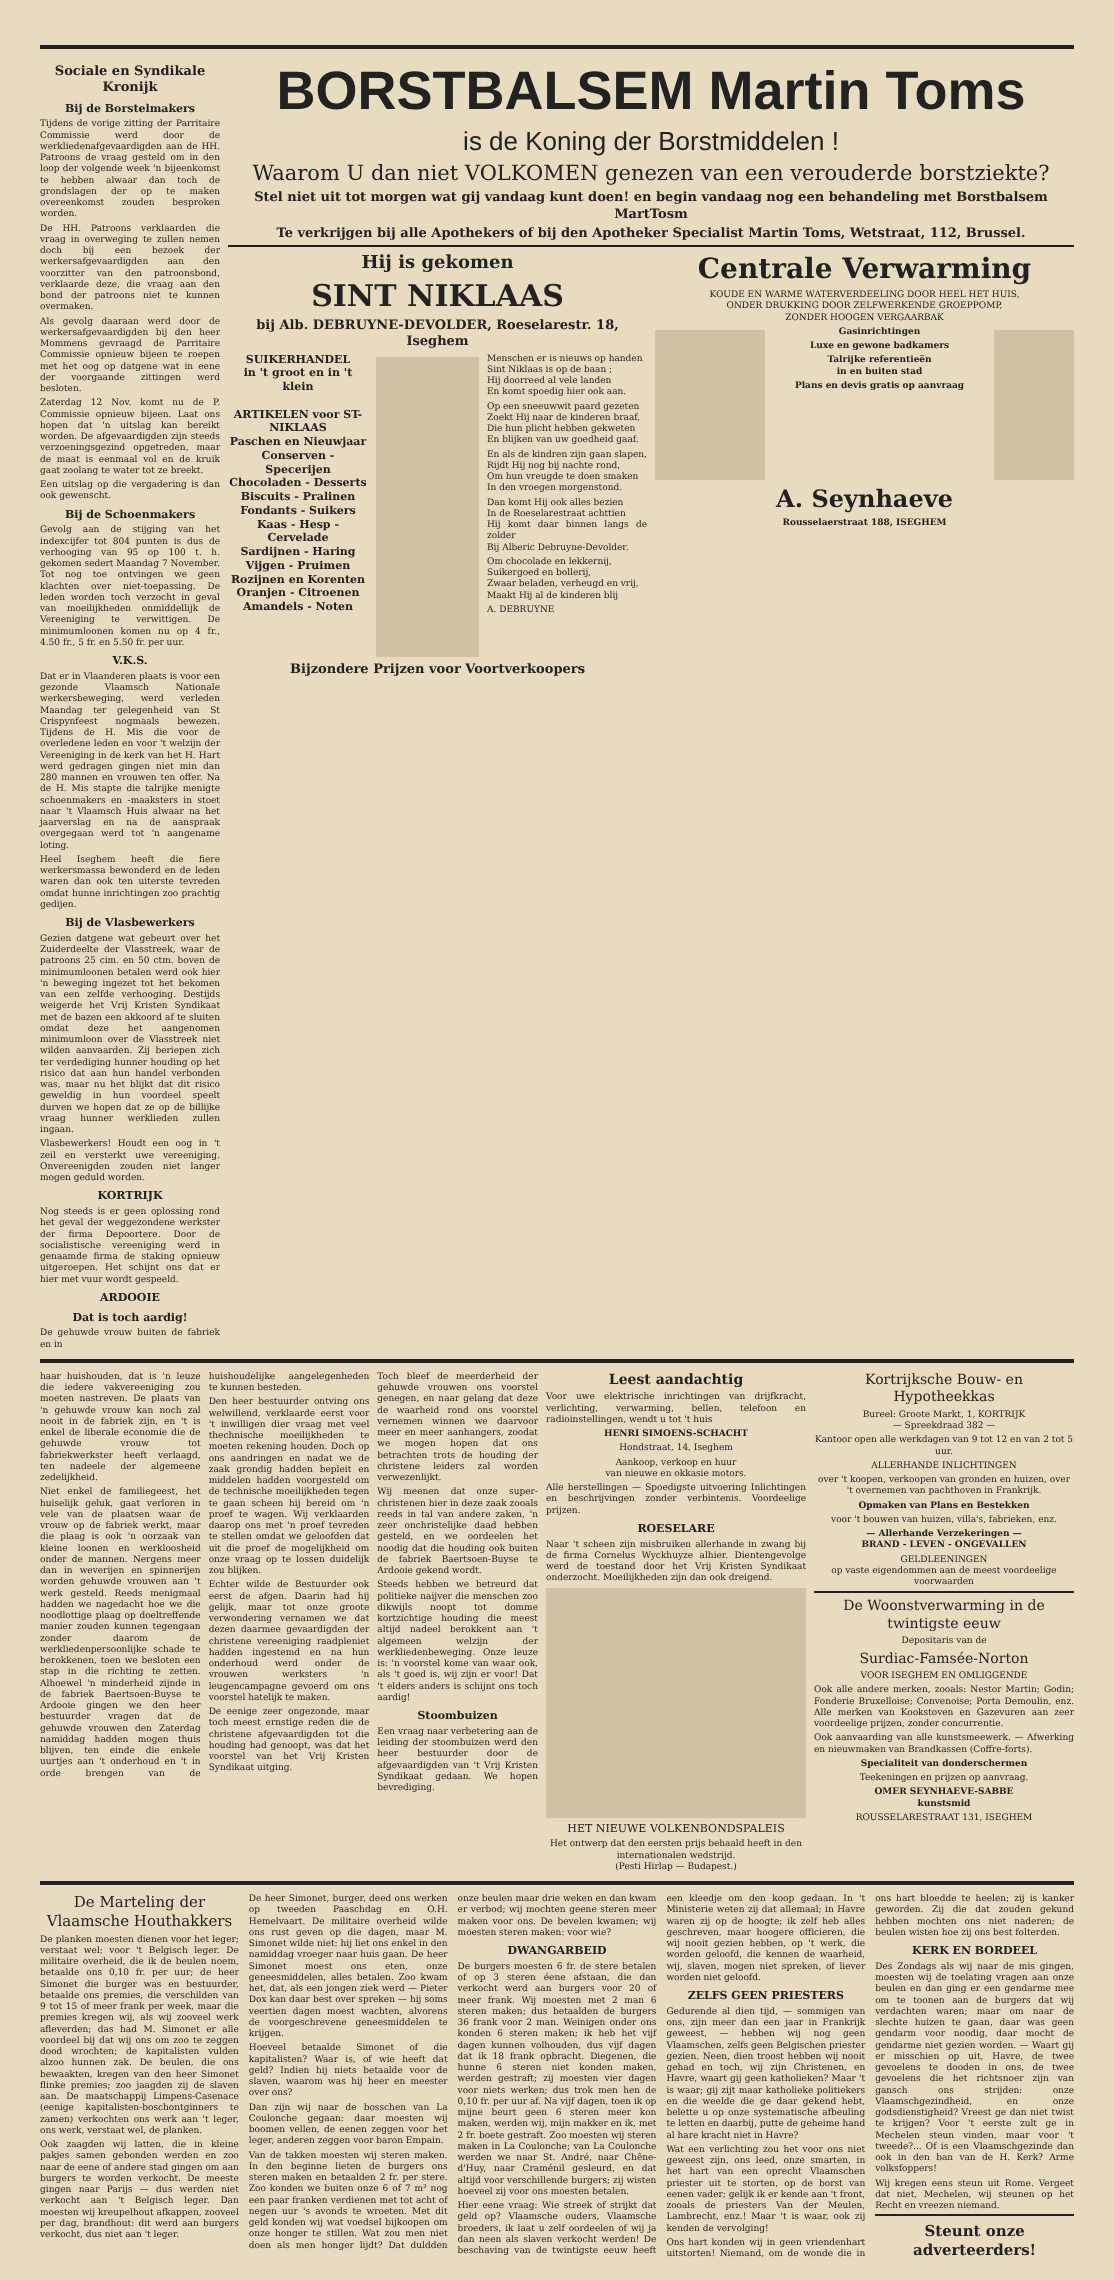Sociale en Syndikale Kronijk
Bij de Borstelmakers
Tijdens de vorige zitting der Parritaire Commissie werd door de werkliedenafgevaardigden aan de HH. Patroons de vraag gesteld om in den loop der volgende week 'n bijeenkomst te hebben alwaar dan toch de grondslagen der op te maken overeenkomst zouden besproken worden.
De HH. Patroons verklaarden die vraag in overweging te zullen nemen doch bij een bezoek der werkersafgevaardigden aan den voorzitter van den patroonsbond, verklaarde deze, die vraag aan den bond der patroons niet te kunnen overmaken.
Als gevolg daaraan werd door de werkersafgevaardigden bij den heer Mommens gevraagd de Parritaire Commissie opnieuw bijeen te roepen met het oog op datgene wat in eene der voorgaande zittingen werd besloten.
Zaterdag 12 Nov. komt nu de P. Commissie opnieuw bijeen. Laat ons hopen dat 'n uitslag kan bereikt worden. De afgevaardigden zijn steeds verzoeningsgezind opgetreden, maar de maat is eenmaal vol en de kruik gaat zoolang te water tot ze breekt.
Een uitslag op die vergadering is dan ook gewenscht.
Bij de Schoenmakers
Gevolg aan de stijging van het indexcijfer tot 804 punten is dus de verhooging van 95 op 100 t. h. gekomen sedert Maandag 7 November. Tot nog toe ontvingen we geen klachten over niet-toepassing. De leden worden toch verzocht in geval van moeilijkheden onmiddellijk de Vereeniging te verwittigen. De minimumloonen komen nu op 4 fr., 4.50 fr., 5 fr. en 5.50 fr. per uur.
V.K.S.
Dat er in Vlaanderen plaats is voor een gezonde Vlaamsch Nationale werkersbeweging, werd verleden Maandag ter gelegenheid van St Crispynfeest nogmaals bewezen. Tijdens de H. Mis die voor de overledene leden en voor 't welzijn der Vereeniging in de kerk van het H. Hart werd gedragen gingen niet min dan 280 mannen en vrouwen ten offer. Na de H. Mis stapte die talrijke menigte schoenmakers en -maaksters in stoet naar 't Vlaamsch Huis alwaar na het jaarverslag en na de aanspraak overgegaan werd tot 'n aangename loting.
Heel Iseghem heeft die fiere werkersmassa bewonderd en de leden waren dan ook ten uiterste tevreden omdat hunne inrichtingen zoo prachtig gedijen.
Bij de Vlasbewerkers
Gezien datgene wat gebeurt over het Zuiderdeelte der Vlasstreek, waar de patroons 25 cim. en 50 ctm. boven de minimumloonen betalen werd ook hier 'n beweging ingezet tot het bekomen van een zelfde verhooging. Destijds weigerde het Vrij Kristen Syndikaat met de bazen een akkoord af te sluiten omdat deze het aangenomen minimumloon over de Vlasstreek niet wilden aanvaarden. Zij beriepen zich ter verdediging hunner houding op het risico dat aan hun handel verbonden was, maar nu het blijkt dat dit risico geweldig in hun voordeel speelt durven we hopen dat ze op de billijke vraag hunner werklieden zullen ingaan.
Vlasbewerkers! Houdt een oog in 't zeil en versterkt uwe vereeniging. Onvereenigden zouden niet langer mogen geduld worden.
KORTRIJK
Nog steeds is er geen oplossing rond het geval der weggezondene werkster der firma Depoortere. Door de socialistische vereeniging werd in genaamde firma de staking opnieuw uitgeroepen. Het schijnt ons dat er hier met vuur wordt gespeeld.
ARDOOIE
Dat is toch aardig!
De gehuwde vrouw buiten de fabriek en in
BORSTBALSEM Martin Toms
is de Koning der Borstmiddelen !
Waarom U dan niet VOLKOMEN genezen van een verouderde borstziekte?
Stel niet uit tot morgen wat gij vandaag kunt doen! en begin vandaag nog een behandeling met Borstbalsem MartTosm
Te verkrijgen bij alle Apothekers of bij den Apotheker Specialist Martin Toms, Wetstraat, 112, Brussel.
Hij is gekomen
SINT NIKLAAS
bij Alb. DEBRUYNE-DEVOLDER, Roeselarestr. 18, Iseghem
SUIKERHANDEL
in 't groot en in 't klein
ARTIKELEN voor ST-NIKLAAS
Paschen en Nieuwjaar
Conserven - Specerijen
Chocoladen - Desserts
Biscuits - Pralinen
Fondants - Suikers
Kaas - Hesp - Cervelade
Sardijnen - Haring
Vijgen - Pruimen
Rozijnen en Korenten
Oranjen - Citroenen
Amandels - Noten
Menschen er is nieuws op handen
Sint Niklaas is op de baan ;
Hij doorreed al vele landen
En komt spoedig hier ook aan.
Op een sneeuwwit paard gezeten
Zoekt Hij naar de kinderen braaf,
Die hun plicht hebben gekweten
En blijken van uw goedheid gaaf.
En als de kindren zijn gaan slapen,
Rijdt Hij nog bij nachte rond,
Om hun vreugde te doen smaken
In den vroegen morgenstond.
Dan komt Hij ook alles bezien
In de Roeselarestraat achttien
Hij komt daar binnen langs de zolder
Bij Alberic Debruyne-Devolder.
Om chocolade en lekkernij,
Suikergoed en bollerij,
Zwaar beladen, verheugd en vrij,
Maakt Hij al de kinderen blij
A. DEBRUYNE
Bijzondere Prijzen voor Voortverkoopers
Centrale Verwarming
KOUDE EN WARME WATERVERDEELING DOOR HEEL HET HUIS,
ONDER DRUKKING DOOR ZELFWERKENDE GROEPPOMP,
ZONDER HOOGEN VERGAARBAK
Gasinrichtingen
Luxe en gewone badkamers
Talrijke referentieën
in en buiten stad
Plans en devis gratis op aanvraag
A. Seynhaeve
Rousselaerstraat 188, ISEGHEM
haar huishouden, dat is 'n leuze die iedere vakvereeniging zou moeten nastreven. De plaats van 'n gehuwde vrouw kan noch zal nooit in de fabriek zijn, en 't is enkel de liberale economie die de gehuwde vrouw tot fabriekwerkster heeft verlaagd, ten nadeele der algemeene zedelijkheid.
Niet enkel de familiegeest, het huiselijk geluk, gaat verloren in vele van de plaatsen waar de vrouw op de fabriek werkt, maar die plaag is ook 'n oorzaak van kleine loonen en werkloosheid onder de mannen. Nergens meer dan in weverijen en spinnerijen worden gehuwde vrouwen aan 't werk gesteld. Reeds menigmaal hadden we nagedacht hoe we die noodlottige plaag op doeltreffende manier zouden kunnen tegengaan zonder daarom de werkliedenpersoonlijke schade te berokkenen, toen we besloten een stap in die richting te zetten. Alhoewel 'n minderheid zijnde in de fabriek Baertsoen-Buyse te Ardooie gingen we den heer bestuurder vragen dat de gehuwde vrouwen den Zaterdag namiddag hadden mogen thuis blijven, ten einde die enkele uurtjes aan 't onderhoud en 't in orde brengen van de huishoudelijke aangelegenheden te kunnen besteden.
Den heer bestuurder ontving ons welwillend, verklaarde eerst voor 't inwilligen dier vraag met veel thechnische moeilijkheden te moeten rekening houden. Doch op ons aandringen en nadat we de zaak grondig hadden bepleit en middelen hadden voorgesteld om de technische moeilijkheden tegen te gaan scheen hij bereid om 'n proef te wagen. Wij verklaarden daarop ons met 'n proef tevreden te stellen omdat we geloofden dat uit die proef de mogelijkheid om onze vraag op te lossen duidelijk zou blijken.
Echter wilde de Bestuurder ook eerst de afgen. Daarin had hij gelijk, maar tot onze groote verwondering vernamen we dat dezen daarmee gevaardigden der christene vereeniging raadpleniet hadden ingestemd en na hun onderhoud werd onder de vrouwen werksters 'n leugencampagne gevoerd om ons voorstel hatelijk te maken.
De eenige zeer ongezonde, maar toch meest ernstige reden die de christene afgevaardigden tot die houding had genoopt, was dat het voorstel van het Vrij Kristen Syndikaat uitging.
Toch bleef de meerderheid der gehuwde vrouwen ons voorstel genegen, en naar gelang dat deze de waarheid rond ons voorstel vernemen winnen we daarvoor meer en meer aanhangers, zoodat we mogen hopen dat ons betrachten trots de houding der christene leiders zal worden verwezenlijkt.
Wij meenen dat onze super-christenen hier in deze zaak zooals reeds in tal van andere zaken, 'n zeer onchristelijke daad hebben gesteld, en we oordeelen het noodig dat die houding ook buiten de fabriek Baertsoen-Buyse te Ardooie gekend wordt.
Steeds hebben we betreurd dat politieke naijver die menschen zoo dikwijls noopt tot domme kortzichtige houding die meest altijd nadeel berokkent aan 't algemeen welzijn der werkliedenbeweging. Onze leuze is: 'n voorstel kome van waar ook, als 't goed is, wij zijn er voor! Dat 't elders anders is schijnt ons toch aardig!
Stoombuizen
Een vraag naar verbetering aan de leiding der stoombuizen werd den heer bestuurder door de afgevaardigden van 't Vrij Kristen Syndikaat gedaan. We hopen bevrediging.
Leest aandachtig
Voor uwe elektrische inrichtingen van drijfkracht, verlichting, verwarming, bellen, telefoon en radioinstellingen, wendt u tot 't huis
HENRI SIMOENS-SCHACHT
Hondstraat, 14, Iseghem
Aankoop, verkoop en huur
van nieuwe en okkasie motors.
Alle herstellingen — Spoedigste uitvoering Inlichtingen en beschrijvingen zonder verbintenis. Voordeelige prijzen.
ROESELARE
Naar 't scheen zijn misbruiken allerhande in zwang bij de firma Cornelus Wyckhuyze alhier. Dientengevolge werd de toestand door het Vrij Kristen Syndikaat onderzocht. Moeilijkheden zijn dan ook dreigend.
HET NIEUWE VOLKENBONDSPALEIS
Het ontwerp dat den eersten prijs behaald heeft in den internationalen wedstrijd.
(Pesti Hirlap — Budapest.)
Kortrijksche Bouw- en Hypotheekkas
Bureel: Groote Markt, 1, KORTRIJK
— Spreekdraad 382 —
Kantoor open alle werkdagen van 9 tot 12 en van 2 tot 5 uur.
ALLERHANDE INLICHTINGEN
over 't koopen, verkoopen van gronden en huizen, over 't overnemen van pachthoven in Frankrijk.
Opmaken van Plans en Bestekken
voor 't bouwen van huizen, villa's, fabrieken, enz.
— Allerhande Verzekeringen —
BRAND - LEVEN - ONGEVALLEN
GELDLEENINGEN
op vaste eigendommen aan de meest voordeelige voorwaarden
De Woonstverwarming in de twintigste eeuw
Depositaris van de
Surdiac-Famsée-Norton
VOOR ISEGHEM EN OMLIGGENDE
Ook alle andere merken, zooals: Nestor Martin; Godin; Fonderie Bruxelloise; Convenoise; Porta Demoulin, enz. Alle merken van Kookstoven en Gazevuren aan zeer voordeelige prijzen, zonder concurrentie.
Ook aanvaarding van alle kunstsmeewerk. — Afwerking en nieuwmaken van Brandkassen (Coffre-forts).
Specialiteit van donderschermen
Teekeningen en prijzen op aanvraag.
OMER SEYNHAEVE-SABBE
kunstsmid
ROUSSELARESTRAAT 131, ISEGHEM
De Marteling der Vlaamsche Houthakkers
De planken moesten dienen voor het leger; verstaat wel: voor 't Belgisch leger. De militaire overheid, die ik de beulen noem, betaalde ons 0,10 fr. per uur; de heer Simonet die burger was en bestuurder, betaalde ons premies, die verschilden van 9 tot 15 of meer frank per week, maar die premies kregen wij, als wij zooveel werk afleverden; das had M. Simonet er alle voordeel bij dat wij ons om zoo te zeggen dood wrochten; de kapitalisten vulden alzoo hunnen zak. De beulen, die ons bewaakten, kregen van den heer Simonet flinke premies; zoo jaagden zij de slaven aan. De maatschappij Limpens-Casenace (eenige kapitalisten-boschontginners te zamen) verkochten ons werk aan 't leger, ons werk, verstaat wel, de planken.
Ook zaagden wij latten, die in kleine pakjes samen gebonden werden en zoo naar de eene of andere stad gingen om aan burgers te worden verkocht. De meeste gingen naar Parijs — dus werden niet verkocht aan 't Belgisch leger. Dan moesten wij kreupelhout afkappen, zooveel per dag, brandhout: dit werd aan burgers verkocht, dus niet aan 't leger.
De heer Simonet, burger, deed ons werken op tweeden Paaschdag en O.H. Hemelvaart. De militaire overheid wilde ons rust geven op die dagen, maar M. Simonet wilde niet: hij liet ons enkel in den namiddag vroeger naar huis gaan. De heer Simonet moest ons eten, onze geneesmiddelen, alles betalen. Zoo kwam het, dat, als een jongen ziek werd — Pieter Dox kan daar best over spreken — hij soms veertien dagen moest wachten, alvorens de voorgeschrevene geneesmiddelen te krijgen.
Hoeveel betaalde Simonet of die kapitalisten? Waar is, of wie heeft dat geld? Indien hij niets betaalde voor de slaven, waarom was hij heer en meester over ons?
Dan zijn wij naar de bosschen van La Coulonche gegaan: daar moesten wij boomen vellen, de eenen zeggen voor het leger, anderen zeggen voor baron Empain.
Van de takken moesten wij steren maken. In den beginne lieten de burgers ons steren maken en betaalden 2 fr. per stere. Zoo konden we buiten onze 6 of 7 m³ nog een paar franken verdienen met tot acht of negen uur 's avonds te wroeten. Met dit geld konden wij wat voedsel bijkoopen om onze honger te stillen. Wat zou men niet doen als men honger lijdt? Dat duldden onze beulen maar drie weken en dan kwam er verbod; wij mochten geene steren meer maken voor ons. De bevelen kwamen; wij moesten steren maken: voor wie?
DWANGARBEID
De burgers moesten 6 fr. de stere betalen of op 3 steren éene afstaan, die dan verkocht werd aan burgers voor 20 of meer frank. Wij moesten met 2 man 6 steren maken; dus betaalden de burgers 36 frank voor 2 man. Weinigen onder ons konden 6 steren maken; ik heb het vijf dagen kunnen volhouden, dus vijf dagen dat ik 18 frank opbracht. Diegenen, die hunne 6 steren niet konden maken, werden gestraft; zij moesten vier dagen voor niets werken; dus trok men hen de 0,10 fr. per uur af. Na vijf dagen, toen ik op mijne beurt geen 6 steren meer kon maken, werden wij, mijn makker en ik, met 2 fr. boete gestraft. Zoo moesten wij steren maken in La Coulonche; van La Coulonche werden we naar St. André, naar Chêne-d'Huy, naar Craménil gesleurd, en dat altijd voor verschillende burgers; zij wisten hoeveel zij voor ons moesten betalen.
Hier eene vraag: Wie streek of strijkt dat geld op? Vlaamsche ouders, Vlaamsche broeders, ik laat u zelf oordeelen of wij ja dan neen als slaven verkocht werden! De beschaving van de twintigste eeuw heeft een kleedje om den koop gedaan. In 't Ministerie weten zij dat allemaal; in Havre waren zij op de hoogte; ik zelf heb alles geschreven, maar hoogere officieren, die wij nooit gezien hebben, op 't werk, die worden geloofd, die kennen de waarheid, wij, slaven, mogen niet spreken, of liever worden niet geloofd.
ZELFS GEEN PRIESTERS
Gedurende al dien tijd, — sommigen van ons, zijn meer dan een jaar in Frankrijk geweest, — hebben wij nog geen Vlaamschen, zelfs geen Belgischen priester gezien. Neen, dien troost hebben wij nooit gehad en toch, wij zijn Christenen, en Havre, waart gij geen katholieken? Maar 't is waar; gij zijt maar katholieke politiekers en die weelde die ge daar gekend hebt, belette u op onze systematische afbeuling te letten en daarbij, putte de geheime hand al hare kracht niet in Havre?
Wat een verlichting zou het voor ons niet geweest zijn, ons leed, onze smarten, in het hart van een oprecht Vlaamschen priester uit te storten, op de borst van eenen vader; gelijk ik er kende aan 't front, zooals de priesters Van der Meulen, Lambrecht, enz.! Maar 't is waar, ook zij kenden de vervolging!
Ons hart konden wij in geen vriendenhart uitstorten! Niemand, om de wonde die in ons hart bloedde te heelen; zij is kanker geworden. Zij die dat zouden gekund hebben mochten ons niet naderen; de beulen wisten hoe zij ons best folterden.
KERK EN BORDEEL
Des Zondags als wij naar de mis gingen, moesten wij de toelating vragen aan onze beulen en dan ging er een gendarme mee om te toonen aan de burgers dat wij verdachten waren; maar om naar de slechte huizen te gaan, daar was geen gendarm voor noodig, daar mocht de gendarme niet gezien worden. — Waart gij er misschien op uit, Havre, de twee gevoelens te dooden in ons, de twee gevoelens die het richtsnoer zijn van gansch ons strijden: onze Vlaamschgezindheid, en onze godsdienstigheid? Vreest ge dan niet twist te krijgen? Voor 't eerste zult ge in Mechelen steun vinden, maar voor 't tweede?... Of is een Vlaamschgezinde dan ook in den ban van de H. Kerk? Arme volksfoppers!
Wij kregen eens steun uit Rome. Vergeet dat niet, Mechelen, wij steunen op het Recht en vreezen niemand.
Steunt onze adverteerders!